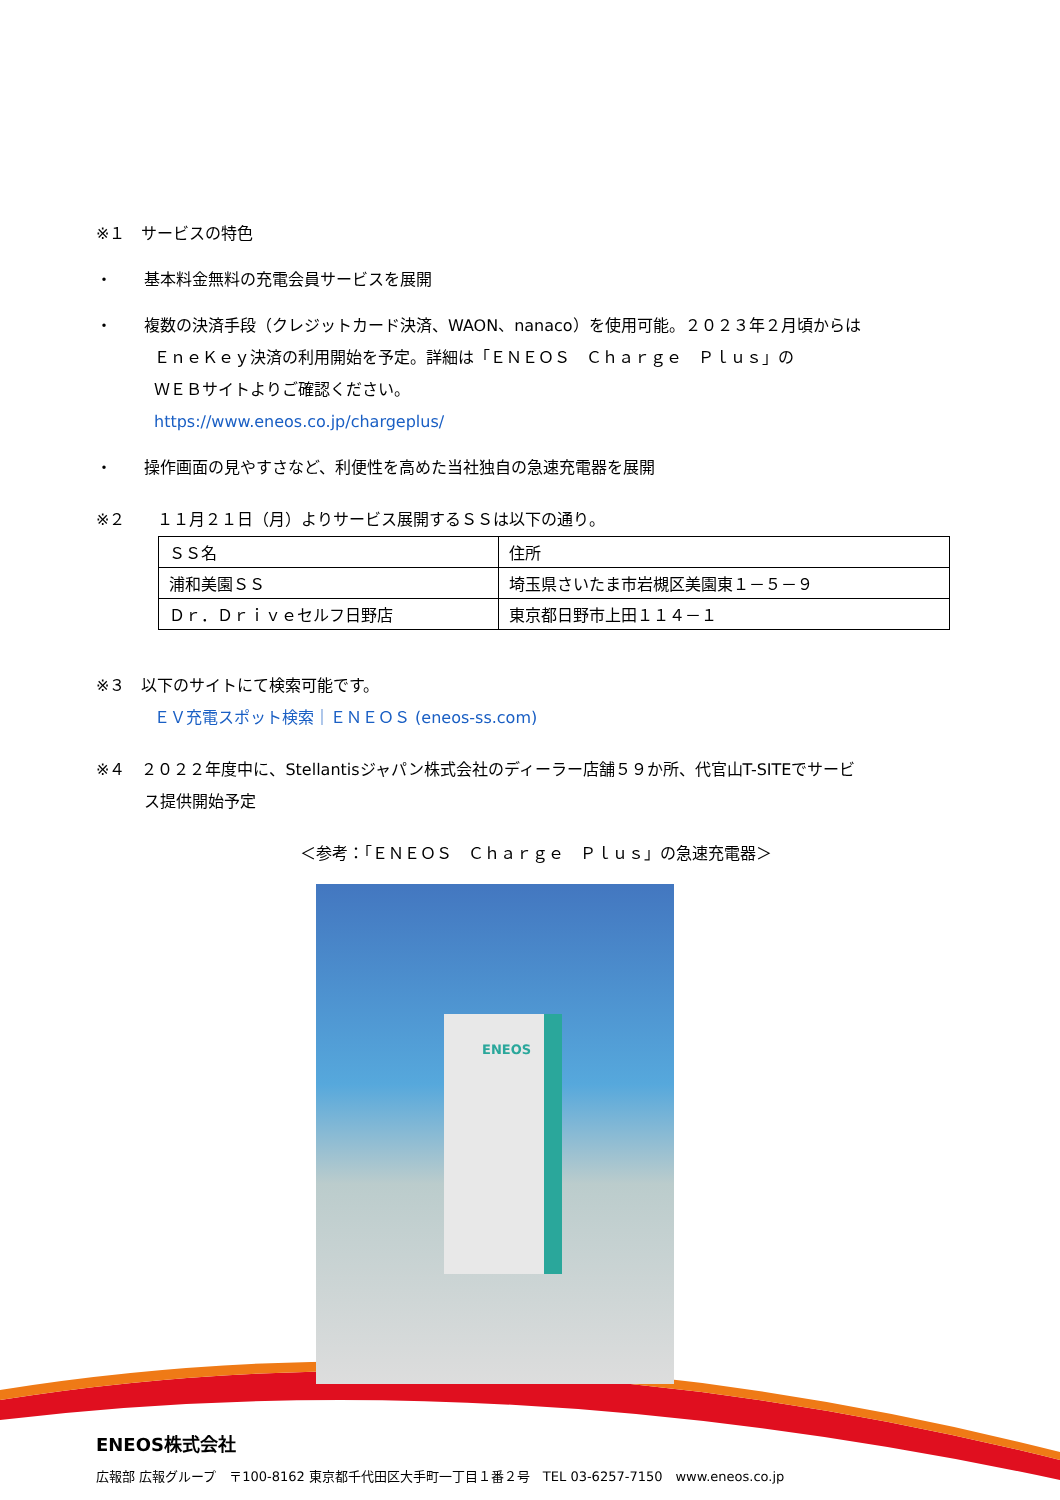※１　サービスの特色
・　　基本料金無料の充電会員サービスを展開
・　　複数の決済手段（クレジットカード決済、WAON、nanaco）を使用可能。２０２３年２月頃からは
ＥｎｅＫｅｙ決済の利用開始を予定。詳細は「ＥＮＥＯＳ　Ｃｈａｒｇｅ　Ｐｌｕｓ」の
ＷＥＢサイトよりご確認ください。
https://www.eneos.co.jp/chargeplus/
・　　操作画面の見やすさなど、利便性を高めた当社独自の急速充電器を展開
※２　　１１月２１日（月）よりサービス展開するＳＳは以下の通り。
| ＳＳ名 | 住所 |
| 浦和美園ＳＳ | 埼玉県さいたま市岩槻区美園東１－５－９ |
| Ｄｒ．Ｄｒｉｖｅセルフ日野店 | 東京都日野市上田１１４－１ |
※３　以下のサイトにて検索可能です。
ＥＶ充電スポット検索｜ＥＮＥＯＳ (eneos-ss.com)
※４　２０２２年度中に、Stellantisジャパン株式会社のディーラー店舗５９か所、代官山T-SITEでサービ
　　　ス提供開始予定
＜参考：「ＥＮＥＯＳ　Ｃｈａｒｇｅ　Ｐｌｕｓ」の急速充電器＞
ENEOS
ENEOS株式会社
広報部 広報グループ　〒100-8162 東京都千代田区大手町一丁目１番２号　TEL 03-6257-7150　www.eneos.co.jp